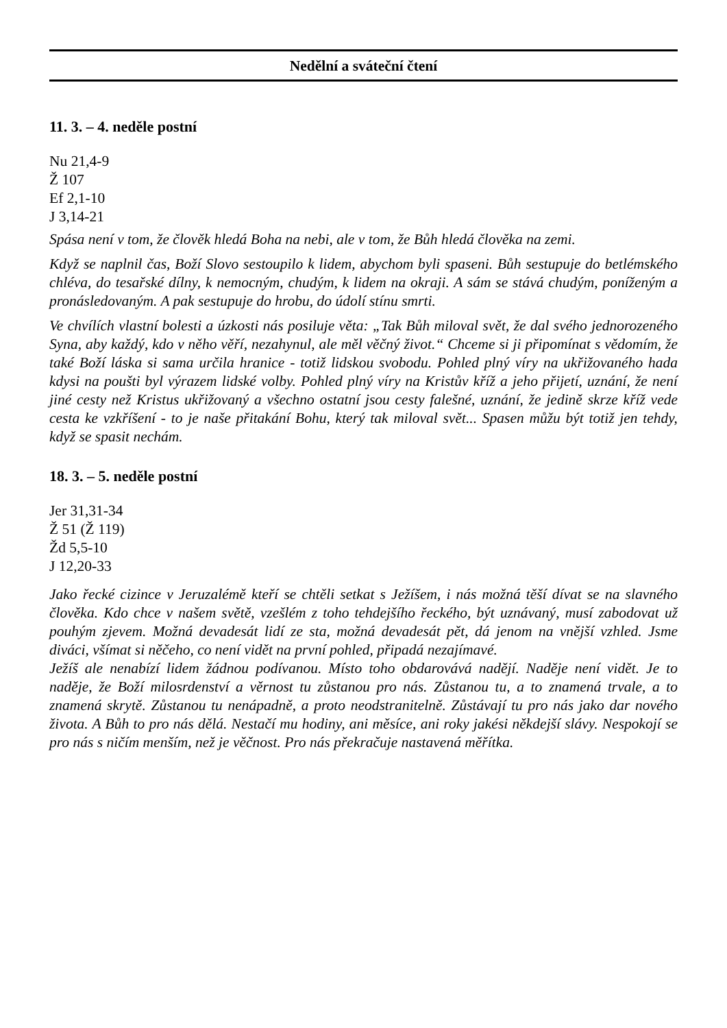Nedělní a sváteční čtení
11. 3. – 4. neděle postní
Nu 21,4-9
Ž 107
Ef 2,1-10
J 3,14-21
Spása není v tom, že člověk hledá Boha na nebi, ale v tom, že Bůh hledá člověka na zemi.
Když se naplnil čas, Boží Slovo sestoupilo k lidem, abychom byli spaseni. Bůh sestupuje do betlémského chléva, do tesařské dílny, k nemocným, chudým, k lidem na okraji. A sám se stává chudým, poníženým a pronásledovaným. A pak sestupuje do hrobu, do údolí stínu smrti.
Ve chvílích vlastní bolesti a úzkosti nás posiluje věta: „Tak Bůh miloval svět, že dal svého jednorozeného Syna, aby každý, kdo v něho věří, nezahynul, ale měl věčný život.“ Chceme si ji připomínat s vědomím, že také Boží láska si sama určila hranice - totiž lidskou svobodu. Pohled plný víry na ukřižovaného hada kdysi na poušti byl výrazem lidské volby. Pohled plný víry na Kristův kříž a jeho přijetí, uznání, že není jiné cesty než Kristus ukřižovaný a všechno ostatní jsou cesty falešné, uznání, že jedině skrze kříž vede cesta ke vzkříšení - to je naše přitakání Bohu, který tak miloval svět... Spasen můžu být totiž jen tehdy, když se spasit nechám.
18. 3. – 5. neděle postní
Jer 31,31-34
Ž 51 (Ž 119)
Žd 5,5-10
J 12,20-33
Jako řecké cizince v Jeruzalémě kteří se chtěli setkat s Ježíšem, i nás možná těší dívat se na slavného člověka. Kdo chce v našem světě, vzešlém z toho tehdejšího řeckého, být uznávaný, musí zabodovat už pouhým zjevem. Možná devadesát lidí ze sta, možná devadesát pět, dá jenom na vnější vzhled. Jsme diváci, všímat si něčeho, co není vidět na první pohled, připadá nezajímavé.
Ježíš ale nenabízí lidem žádnou podívanou. Místo toho obdarovává nadějí. Naděje není vidět. Je to naděje, že Boží milosrdenství a věrnost tu zůstanou pro nás. Zůstanou tu, a to znamená trvale, a to znamená skrytě. Zůstanou tu nenápadně, a proto neodstranitelně. Zůstávají tu pro nás jako dar nového života. A Bůh to pro nás dělá. Nestačí mu hodiny, ani měsíce, ani roky jakési někdejší slávy. Nespokojí se pro nás s ničím menším, než je věčnost. Pro nás překračuje nastavená měřítka.